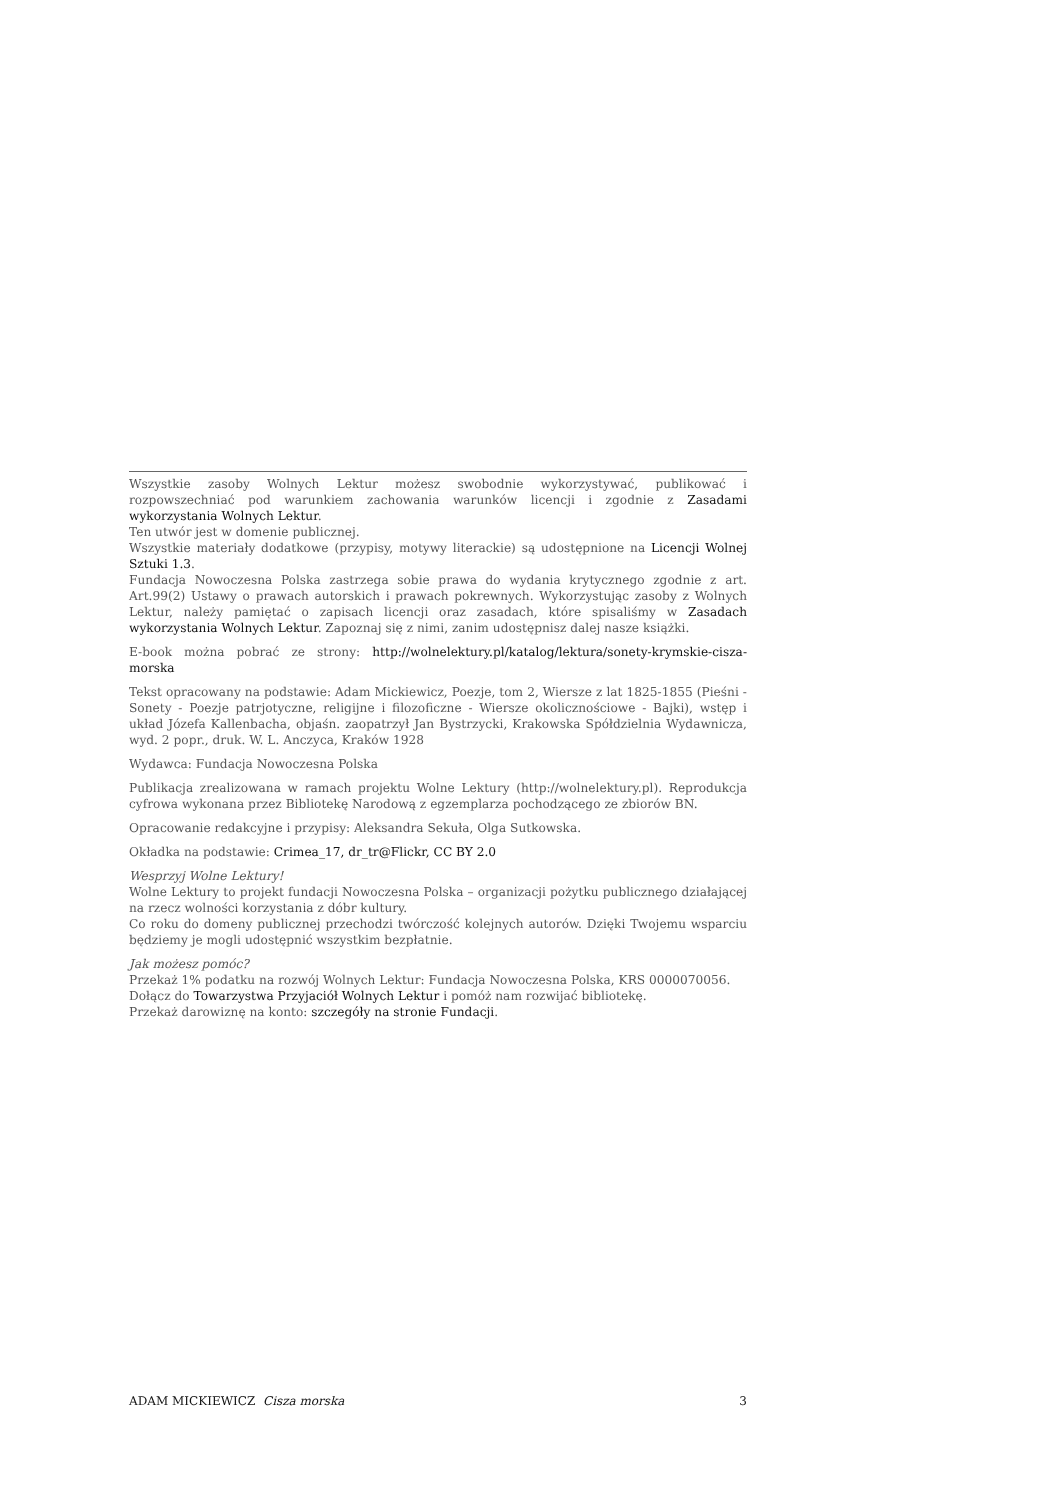Wszystkie zasoby Wolnych Lektur możesz swobodnie wykorzystywać, publikować i rozpowszechniać pod warunkiem zachowania warunków licencji i zgodnie z Zasadami wykorzystania Wolnych Lektur.
Ten utwór jest w domenie publicznej.
Wszystkie materiały dodatkowe (przypisy, motywy literackie) są udostępnione na Licencji Wolnej Sztuki 1.3.
Fundacja Nowoczesna Polska zastrzega sobie prawa do wydania krytycznego zgodnie z art. Art.99(2) Ustawy o prawach autorskich i prawach pokrewnych. Wykorzystując zasoby z Wolnych Lektur, należy pamiętać o zapisach licencji oraz zasadach, które spisaliśmy w Zasadach wykorzystania Wolnych Lektur. Zapoznaj się z nimi, zanim udostępnisz dalej nasze książki.
E-book można pobrać ze strony: http://wolnelektury.pl/katalog/lektura/sonety-krymskie-cisza-morska
Tekst opracowany na podstawie: Adam Mickiewicz, Poezje, tom 2, Wiersze z lat 1825-1855 (Pieśni - Sonety - Poezje patrjotyczne, religijne i filozoficzne - Wiersze okolicznościowe - Bajki), wstęp i układ Józefa Kallenbacha, objaśn. zaopatrzył Jan Bystrzycki, Krakowska Spółdzielnia Wydawnicza, wyd. 2 popr., druk. W. L. Anczyca, Kraków 1928
Wydawca: Fundacja Nowoczesna Polska
Publikacja zrealizowana w ramach projektu Wolne Lektury (http://wolnelektury.pl). Reprodukcja cyfrowa wykonana przez Bibliotekę Narodową z egzemplarza pochodzącego ze zbiorów BN.
Opracowanie redakcyjne i przypisy: Aleksandra Sekuła, Olga Sutkowska.
Okładka na podstawie: Crimea_17, dr_tr@Flickr, CC BY 2.0
Wesprzyj Wolne Lektury!
Wolne Lektury to projekt fundacji Nowoczesna Polska – organizacji pożytku publicznego działającej na rzecz wolności korzystania z dóbr kultury.
Co roku do domeny publicznej przechodzi twórczość kolejnych autorów. Dzięki Twojemu wsparciu będziemy je mogli udostępnić wszystkim bezpłatnie.
Jak możesz pomóc?
Przekaż 1% podatku na rozwój Wolnych Lektur: Fundacja Nowoczesna Polska, KRS 0000070056.
Dołącz do Towarzystwa Przyjaciół Wolnych Lektur i pomóż nam rozwijać bibliotekę.
Przekaż darowiznę na konto: szczegóły na stronie Fundacji.
ADAM MICKIEWICZ Cisza morska 3